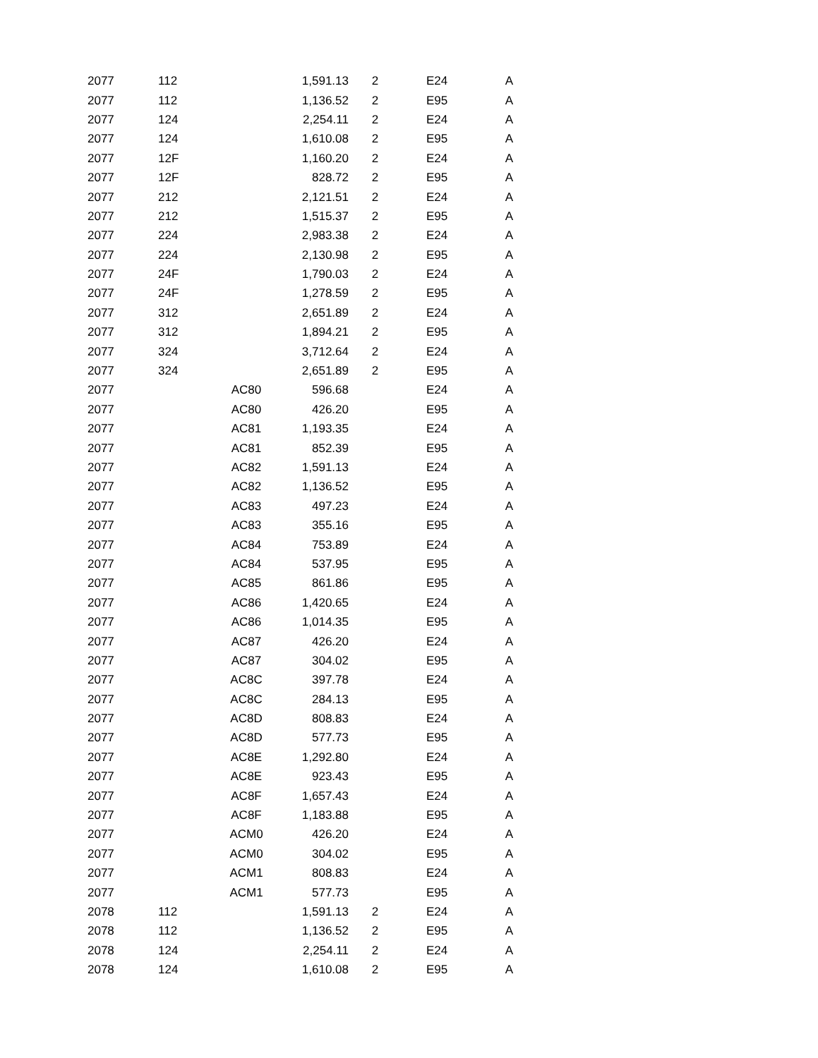| 2077 | 112 | | 1,591.13 | 2 | E24 | A |
| 2077 | 112 | | 1,136.52 | 2 | E95 | A |
| 2077 | 124 | | 2,254.11 | 2 | E24 | A |
| 2077 | 124 | | 1,610.08 | 2 | E95 | A |
| 2077 | 12F | | 1,160.20 | 2 | E24 | A |
| 2077 | 12F | | 828.72 | 2 | E95 | A |
| 2077 | 212 | | 2,121.51 | 2 | E24 | A |
| 2077 | 212 | | 1,515.37 | 2 | E95 | A |
| 2077 | 224 | | 2,983.38 | 2 | E24 | A |
| 2077 | 224 | | 2,130.98 | 2 | E95 | A |
| 2077 | 24F | | 1,790.03 | 2 | E24 | A |
| 2077 | 24F | | 1,278.59 | 2 | E95 | A |
| 2077 | 312 | | 2,651.89 | 2 | E24 | A |
| 2077 | 312 | | 1,894.21 | 2 | E95 | A |
| 2077 | 324 | | 3,712.64 | 2 | E24 | A |
| 2077 | 324 | | 2,651.89 | 2 | E95 | A |
| 2077 | | AC80 | 596.68 | | E24 | A |
| 2077 | | AC80 | 426.20 | | E95 | A |
| 2077 | | AC81 | 1,193.35 | | E24 | A |
| 2077 | | AC81 | 852.39 | | E95 | A |
| 2077 | | AC82 | 1,591.13 | | E24 | A |
| 2077 | | AC82 | 1,136.52 | | E95 | A |
| 2077 | | AC83 | 497.23 | | E24 | A |
| 2077 | | AC83 | 355.16 | | E95 | A |
| 2077 | | AC84 | 753.89 | | E24 | A |
| 2077 | | AC84 | 537.95 | | E95 | A |
| 2077 | | AC85 | 861.86 | | E95 | A |
| 2077 | | AC86 | 1,420.65 | | E24 | A |
| 2077 | | AC86 | 1,014.35 | | E95 | A |
| 2077 | | AC87 | 426.20 | | E24 | A |
| 2077 | | AC87 | 304.02 | | E95 | A |
| 2077 | | AC8C | 397.78 | | E24 | A |
| 2077 | | AC8C | 284.13 | | E95 | A |
| 2077 | | AC8D | 808.83 | | E24 | A |
| 2077 | | AC8D | 577.73 | | E95 | A |
| 2077 | | AC8E | 1,292.80 | | E24 | A |
| 2077 | | AC8E | 923.43 | | E95 | A |
| 2077 | | AC8F | 1,657.43 | | E24 | A |
| 2077 | | AC8F | 1,183.88 | | E95 | A |
| 2077 | | ACM0 | 426.20 | | E24 | A |
| 2077 | | ACM0 | 304.02 | | E95 | A |
| 2077 | | ACM1 | 808.83 | | E24 | A |
| 2077 | | ACM1 | 577.73 | | E95 | A |
| 2078 | 112 | | 1,591.13 | 2 | E24 | A |
| 2078 | 112 | | 1,136.52 | 2 | E95 | A |
| 2078 | 124 | | 2,254.11 | 2 | E24 | A |
| 2078 | 124 | | 1,610.08 | 2 | E95 | A |